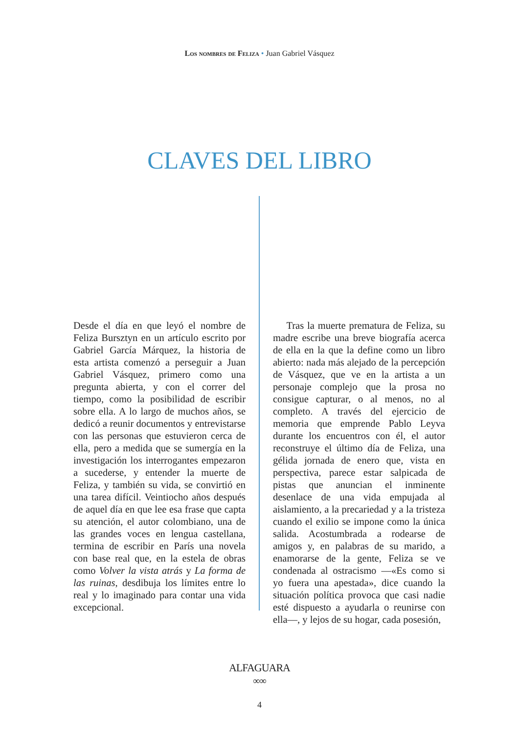Los nombres de Feliza • Juan Gabriel Vásquez
CLAVES DEL LIBRO
Desde el día en que leyó el nombre de Feliza Bursztyn en un artículo escrito por Gabriel García Márquez, la historia de esta artista comenzó a perseguir a Juan Gabriel Vásquez, primero como una pregunta abierta, y con el correr del tiempo, como la posibilidad de escribir sobre ella. A lo largo de muchos años, se dedicó a reunir documentos y entrevistarse con las personas que estuvieron cerca de ella, pero a medida que se sumergía en la investigación los interrogantes empezaron a sucederse, y entender la muerte de Feliza, y también su vida, se convirtió en una tarea difícil. Veintiocho años después de aquel día en que lee esa frase que capta su atención, el autor colombiano, una de las grandes voces en lengua castellana, termina de escribir en París una novela con base real que, en la estela de obras como Volver la vista atrás y La forma de las ruinas, desdibuja los límites entre lo real y lo imaginado para contar una vida excepcional.
Tras la muerte prematura de Feliza, su madre escribe una breve biografía acerca de ella en la que la define como un libro abierto: nada más alejado de la percepción de Vásquez, que ve en la artista a un personaje complejo que la prosa no consigue capturar, o al menos, no al completo. A través del ejercicio de memoria que emprende Pablo Leyva durante los encuentros con él, el autor reconstruye el último día de Feliza, una gélida jornada de enero que, vista en perspectiva, parece estar salpicada de pistas que anuncian el inminente desenlace de una vida empujada al aislamiento, a la precariedad y a la tristeza cuando el exilio se impone como la única salida. Acostumbrada a rodearse de amigos y, en palabras de su marido, a enamorarse de la gente, Feliza se ve condenada al ostracismo —«Es como si yo fuera una apestada», dice cuando la situación política provoca que casi nadie esté dispuesto a ayudarla o reunirse con ella—, y lejos de su hogar, cada posesión,
ALFAGUARA
∞∞
4